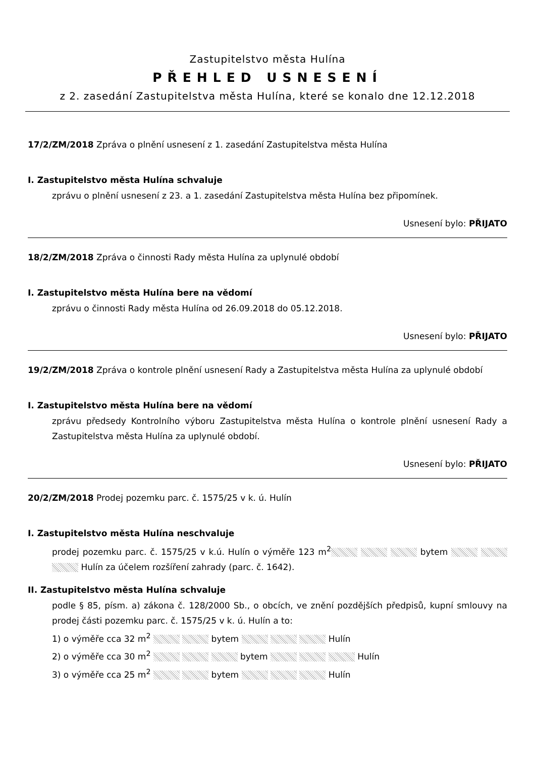Zastupitelstvo města Hulína
PŘEHLED USNESENÍ
z 2. zasedání Zastupitelstva města Hulína, které se konalo dne 12.12.2018
17/2/ZM/2018 Zpráva o plnění usnesení z 1. zasedání Zastupitelstva města Hulína
I. Zastupitelstvo města Hulína schvaluje
zprávu o plnění usnesení z 23. a 1. zasedání Zastupitelstva města Hulína bez připomínek.
Usnesení bylo: PŘIJATO
18/2/ZM/2018 Zpráva o činnosti Rady města Hulína za uplynulé období
I. Zastupitelstvo města Hulína bere na vědomí
zprávu o činnosti Rady města Hulína od 26.09.2018 do 05.12.2018.
Usnesení bylo: PŘIJATO
19/2/ZM/2018 Zpráva o kontrole plnění usnesení Rady a Zastupitelstva města Hulína za uplynulé období
I. Zastupitelstvo města Hulína bere na vědomí
zprávu předsedy Kontrolního výboru Zastupitelstva města Hulína o kontrole plnění usnesení Rady a Zastupitelstva města Hulína za uplynulé období.
Usnesení bylo: PŘIJATO
20/2/ZM/2018 Prodej pozemku parc. č. 1575/25 v k. ú. Hulín
I. Zastupitelstvo města Hulína neschvaluje
prodej pozemku parc. č. 1575/25 v k.ú. Hulín o výměře 123 m<sup>2</sup> bytem Hulín za účelem rozšíření zahrady (parc. č. 1642).
II. Zastupitelstvo města Hulína schvaluje
podle § 85, písm. a) zákona č. 128/2000 Sb., o obcích, ve znění pozdějších předpisů, kupní smlouvy na prodej části pozemku parc. č. 1575/25 v k. ú. Hulín a to:
1) o výměře cca 32 m<sup>2</sup> bytem Hulín
2) o výměře cca 30 m<sup>2</sup> bytem Hulín
3) o výměře cca 25 m<sup>2</sup> bytem Hulín